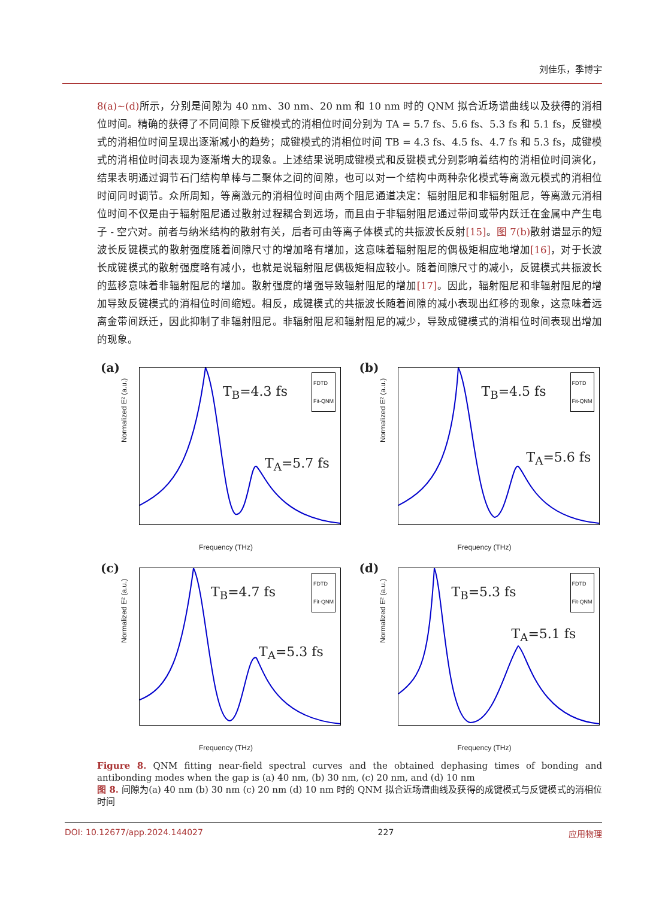刘佳乐，季博宇
8(a)~(d) 所示，分别是间隙为 40 nm、30 nm、20 nm 和 10 nm 时的 QNM 拟合近场谱曲线以及获得的消相位时间。精确的获得了不同间隙下反键模式的消相位时间分别为 TA = 5.7 fs、5.6 fs、5.3 fs 和 5.1 fs，反键模式的消相位时间呈现出逐渐减小的趋势；成键模式的消相位时间 TB = 4.3 fs、4.5 fs、4.7 fs 和 5.3 fs，成键模式的消相位时间表现为逐渐增大的现象。上述结果说明成键模式和反键模式分别影响着结构的消相位时间演化，结果表明通过调节石门结构单棒与二聚体之间的间隙，也可以对一个结构中两种杂化模式等离激元模式的消相位时间同时调节。众所周知，等离激元的消相位时间由两个阻尼通道决定：辐射阻尼和非辐射阻尼，等离激元消相位时间不仅是由于辐射阻尼通过散射过程耦合到远场，而且由于非辐射阻尼通过带间或带内跃迁在金属中产生电子 - 空穴对。前者与纳米结构的散射有关，后者可由等离子体模式的共振波长反射[15]。图 7(b) 散射谱显示的短波长反键模式的散射强度随着间隙尺寸的增加略有增加，这意味着辐射阻尼的偶极矩相应地增加[16]，对于长波长成键模式的散射强度略有减小，也就是说辐射阻尼偶极矩相应较小。随着间隙尺寸的减小，反键模式共振波长的蓝移意味着非辐射阻尼的增加。散射强度的增强导致辐射阻尼的增加[17]。因此，辐射阻尼和非辐射阻尼的增加导致反键模式的消相位时间缩短。相反，成键模式的共振波长随着间隙的减小表现出红移的现象，这意味着远离金带间跃迁，因此抑制了非辐射阻尼。非辐射阻尼和辐射阻尼的减少，导致成键模式的消相位时间表现出增加的现象。
(a)
FDTD
Fit-QNM
T<sub>B</sub>=4.3 fs
T<sub>A</sub>=5.7 fs
Normalized E² (a.u.)
Frequency (THz)
(b)
FDTD
Fit-QNM
T<sub>B</sub>=4.5 fs
T<sub>A</sub>=5.6 fs
Normalized E² (a.u.)
Frequency (THz)
(c)
FDTD
Fit-QNM
T<sub>B</sub>=4.7 fs
T<sub>A</sub>=5.3 fs Normalized E² (a.u.)
Frequency (THz)
(d)
FDTD
Fit-QNM
T<sub>B</sub>=5.3 fs
T<sub>A</sub>=5.1 fs
Normalized E² (a.u.)
Frequency (THz)
Figure 8. QNM fitting near-field spectral curves and the obtained dephasing times of bonding and antibonding modes when the gap is (a) 40 nm, (b) 30 nm, (c) 20 nm, and (d) 10 nm
图 8. 间隙为(a) 40 nm (b) 30 nm (c) 20 nm (d) 10 nm 时的 QNM 拟合近场谱曲线及获得的成键模式与反键模式的消相位时间
DOI: 10.12677/app.2024.144027 227 应用物理